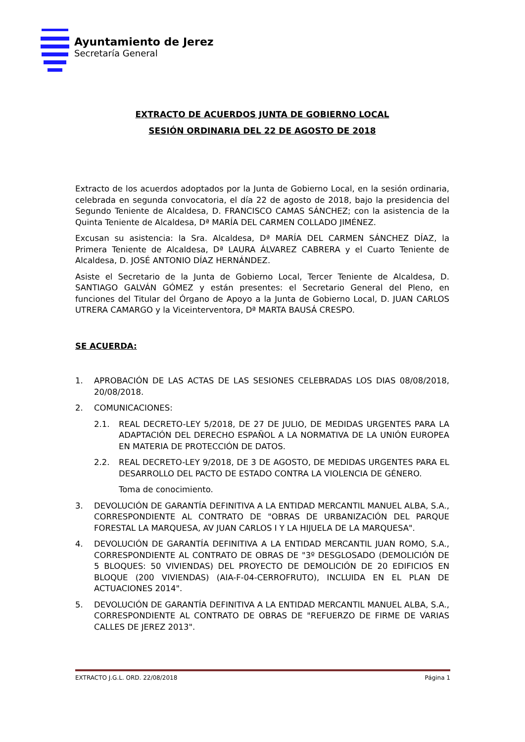Ayuntamiento de Jerez
Secretaría General
EXTRACTO DE ACUERDOS JUNTA DE GOBIERNO LOCAL
SESIÓN ORDINARIA DEL 22 DE AGOSTO DE 2018
Extracto de los acuerdos adoptados por la Junta de Gobierno Local, en la sesión ordinaria, celebrada en segunda convocatoria, el día 22 de agosto de 2018, bajo la presidencia del Segundo Teniente de Alcaldesa, D. FRANCISCO CAMAS SÁNCHEZ; con la asistencia de la Quinta Teniente de Alcaldesa, Dª MARÍA DEL CARMEN COLLADO JIMÉNEZ.
Excusan su asistencia: la Sra. Alcaldesa, Dª MARÍA DEL CARMEN SÁNCHEZ DÍAZ, la Primera Teniente de Alcaldesa, Dª LAURA ÁLVAREZ CABRERA y el Cuarto Teniente de Alcaldesa, D. JOSÉ ANTONIO DÍAZ HERNÁNDEZ.
Asiste el Secretario de la Junta de Gobierno Local, Tercer Teniente de Alcaldesa, D. SANTIAGO GALVÁN GÓMEZ y están presentes: el Secretario General del Pleno, en funciones del Titular del Órgano de Apoyo a la Junta de Gobierno Local, D. JUAN CARLOS UTRERA CAMARGO y la Viceinterventora, Dª MARTA BAUSÁ CRESPO.
SE ACUERDA:
1. APROBACIÓN DE LAS ACTAS DE LAS SESIONES CELEBRADAS LOS DIAS 08/08/2018, 20/08/2018.
2. COMUNICACIONES:
2.1. REAL DECRETO-LEY 5/2018, DE 27 DE JULIO, DE MEDIDAS URGENTES PARA LA ADAPTACIÓN DEL DERECHO ESPAÑOL A LA NORMATIVA DE LA UNIÓN EUROPEA EN MATERIA DE PROTECCIÓN DE DATOS.
2.2. REAL DECRETO-LEY 9/2018, DE 3 DE AGOSTO, DE MEDIDAS URGENTES PARA EL DESARROLLO DEL PACTO DE ESTADO CONTRA LA VIOLENCIA DE GÉNERO.
Toma de conocimiento.
3. DEVOLUCIÓN DE GARANTÍA DEFINITIVA A LA ENTIDAD MERCANTIL MANUEL ALBA, S.A., CORRESPONDIENTE AL CONTRATO DE "OBRAS DE URBANIZACIÓN DEL PARQUE FORESTAL LA MARQUESA, AV JUAN CARLOS I Y LA HIJUELA DE LA MARQUESA".
4. DEVOLUCIÓN DE GARANTÍA DEFINITIVA A LA ENTIDAD MERCANTIL JUAN ROMO, S.A., CORRESPONDIENTE AL CONTRATO DE OBRAS DE "3º DESGLOSADO (DEMOLICIÓN DE 5 BLOQUES: 50 VIVIENDAS) DEL PROYECTO DE DEMOLICIÓN DE 20 EDIFICIOS EN BLOQUE (200 VIVIENDAS) (AIA-F-04-CERROFRUTO), INCLUIDA EN EL PLAN DE ACTUACIONES 2014".
5. DEVOLUCIÓN DE GARANTÍA DEFINITIVA A LA ENTIDAD MERCANTIL MANUEL ALBA, S.A., CORRESPONDIENTE AL CONTRATO DE OBRAS DE "REFUERZO DE FIRME DE VARIAS CALLES DE JEREZ 2013".
EXTRACTO J.G.L. ORD. 22/08/2018 Página 1